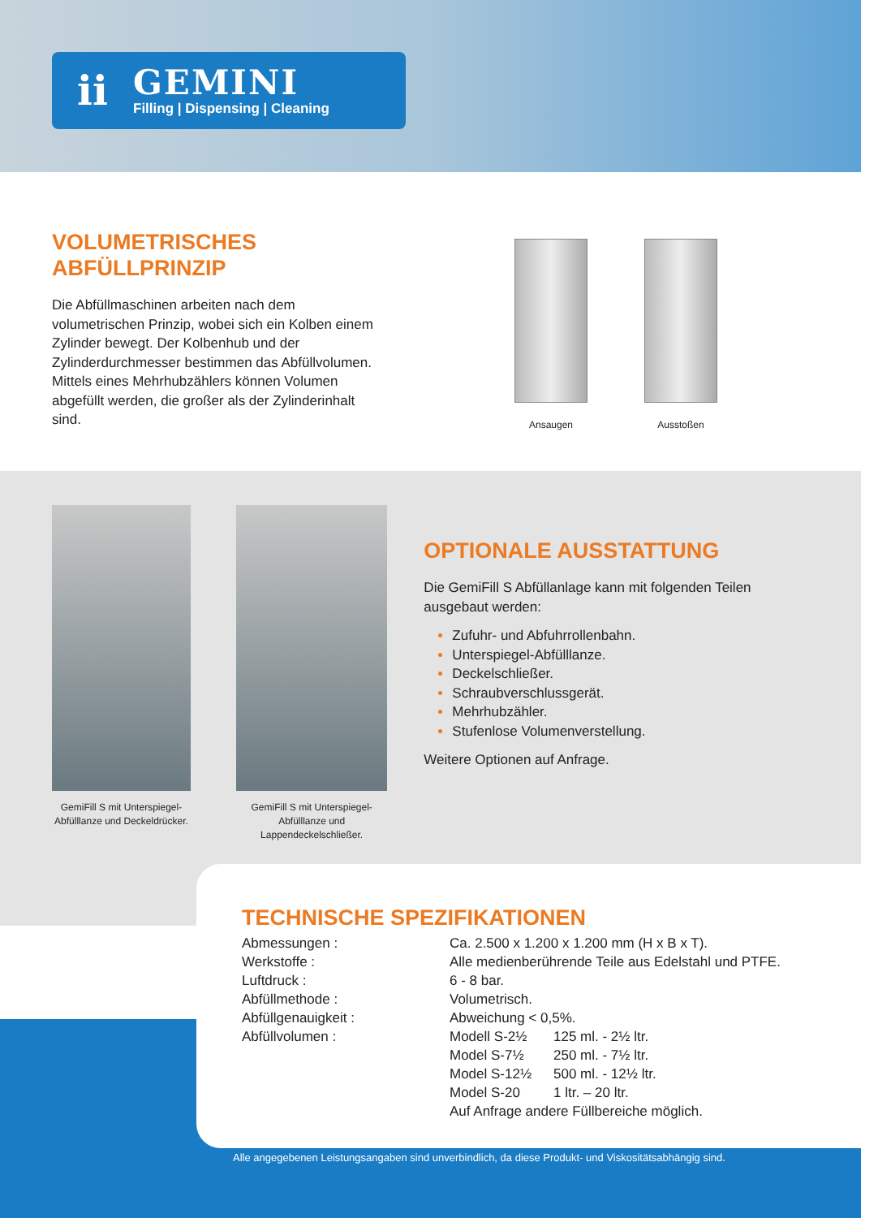ii
GEMINI
Filling | Dispensing | Cleaning
VOLUMETRISCHES
ABFÜLLPRINZIP
Die Abfüllmaschinen arbeiten nach dem volumetrischen Prinzip, wobei sich ein Kolben einem Zylinder bewegt. Der Kolbenhub und der Zylinderdurchmesser bestimmen das Abfüllvolumen. Mittels eines Mehrhubzählers können Volumen abgefüllt werden, die großer als der Zylinderinhalt sind.
Ansaugen
Ausstoßen
GemiFill S mit Unterspiegel-Abfülllanze und Deckeldrücker.
GemiFill S mit Unterspiegel-Abfülllanze und Lappendeckelschließer.
OPTIONALE AUSSTATTUNG
Die GemiFill S Abfüllanlage kann mit folgenden Teilen ausgebaut werden:
Zufuhr- und Abfuhrrollenbahn.
Unterspiegel-Abfülllanze.
Deckelschließer.
Schraubverschlussgerät.
Mehrhubzähler.
Stufenlose Volumenverstellung.
Weitere Optionen auf Anfrage.
TECHNISCHE SPEZIFIKATIONEN
| Abmessungen : | Ca. 2.500 x 1.200 x 1.200 mm (H x B x T). | |
| Werkstoffe : | Alle medienberührende Teile aus Edelstahl und PTFE. | |
| Luftdruck : | 6 - 8 bar. | |
| Abfüllmethode : | Volumetrisch. | |
| Abfüllgenauigkeit : | Abweichung < 0,5%. | |
| Abfüllvolumen : | Modell S-2½ | 125 ml. - 2½ ltr. |
| | Model S-7½ | 250 ml. - 7½ ltr. |
| | Model S-12½ | 500 ml. - 12½ ltr. |
| | Model S-20 | 1 ltr. – 20 ltr. |
| | Auf Anfrage andere Füllbereiche möglich. | |
Alle angegebenen Leistungsangaben sind unverbindlich, da diese Produkt- und Viskositätsabhängig sind.